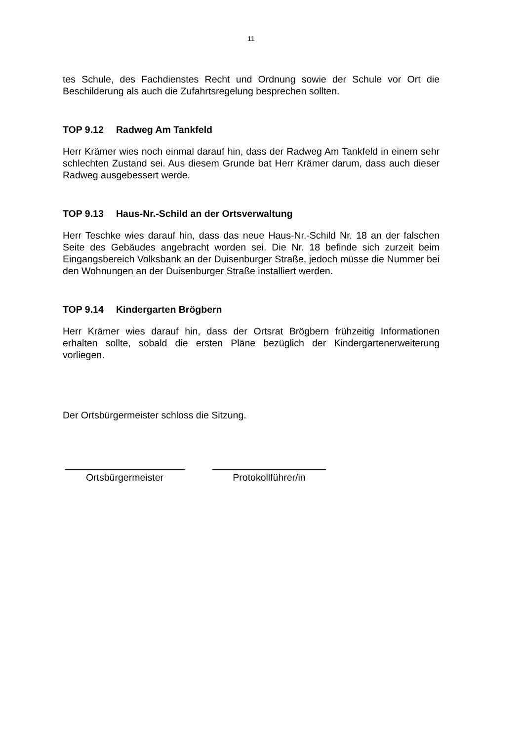11
tes Schule, des Fachdienstes Recht und Ordnung sowie der Schule vor Ort die Beschilderung als auch die Zufahrtsregelung besprechen sollten.
TOP 9.12 Radweg Am Tankfeld
Herr Krämer wies noch einmal darauf hin, dass der Radweg Am Tankfeld in einem sehr schlechten Zustand sei. Aus diesem Grunde bat Herr Krämer darum, dass auch dieser Radweg ausgebessert werde.
TOP 9.13 Haus-Nr.-Schild an der Ortsverwaltung
Herr Teschke wies darauf hin, dass das neue Haus-Nr.-Schild Nr. 18 an der falschen Seite des Gebäudes angebracht worden sei. Die Nr. 18 befinde sich zurzeit beim Eingangsbereich Volksbank an der Duisenburger Straße, jedoch müsse die Nummer bei den Wohnungen an der Duisenburger Straße installiert werden.
TOP 9.14 Kindergarten Brögbern
Herr Krämer wies darauf hin, dass der Ortsrat Brögbern frühzeitig Informationen erhalten sollte, sobald die ersten Pläne bezüglich der Kindergartenerweiterung vorliegen.
Der Ortsbürgermeister schloss die Sitzung.
Ortsbürgermeister Protokollführer/in